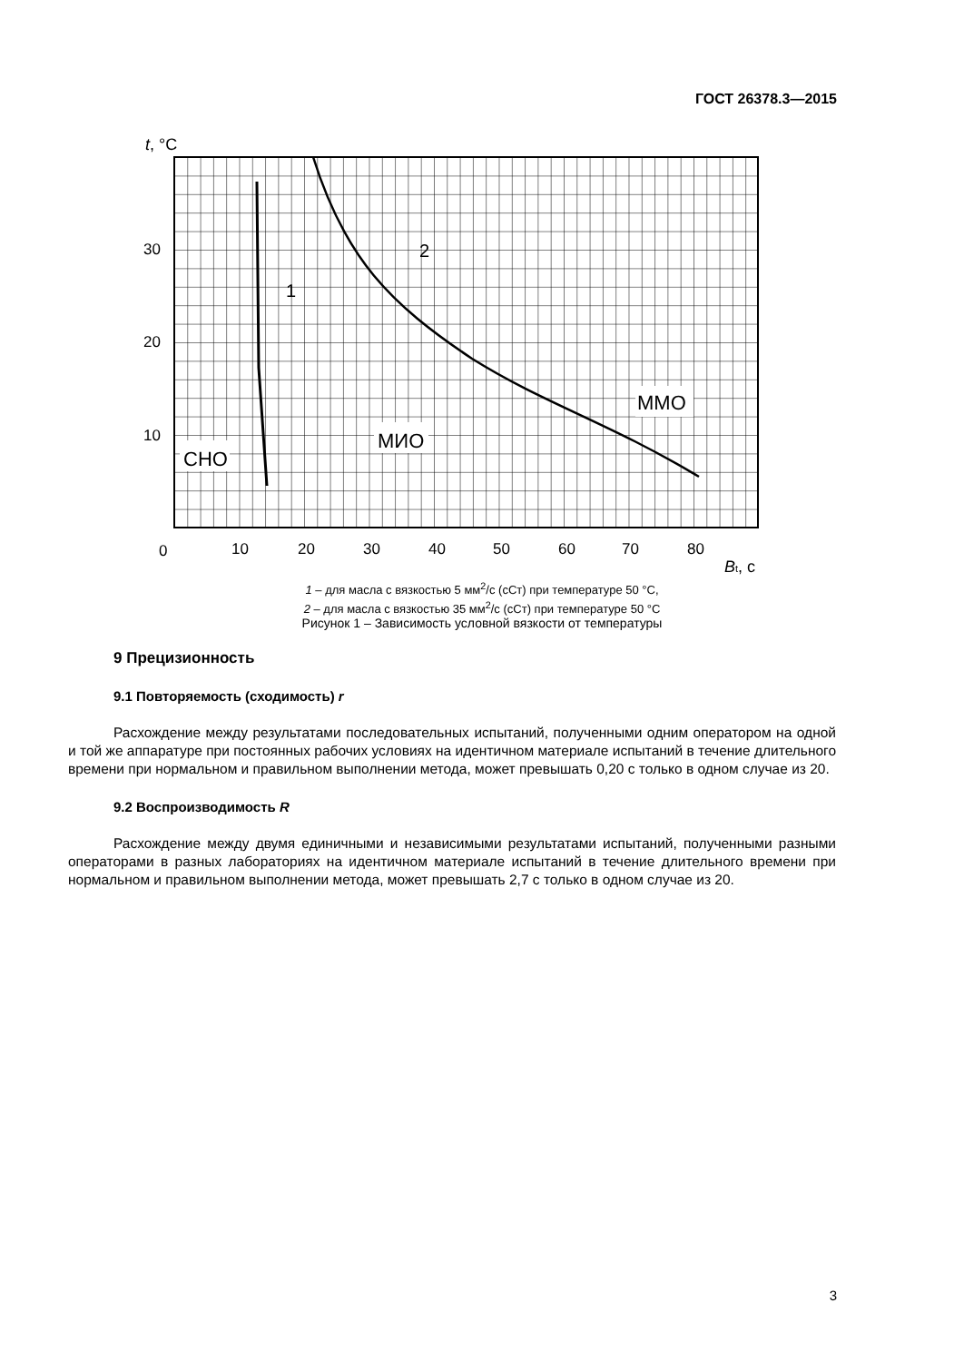ГОСТ 26378.3—2015
СНО
МИО
ММО
1
2
t, °C
30
20
10
0
10
20
30
40
50
60
70
80
Bt, с
1 – для масла с вязкостью 5 мм<sup>2</sup>/с (сСт) при температуре 50 °С,
2 – для масла с вязкостью 35 мм<sup>2</sup>/с (сСт) при температуре 50 °С
Рисунок 1 – Зависимость условной вязкости от температуры
9 Прецизионность
9.1 Повторяемость (сходимость) r
Расхождение между результатами последовательных испытаний, полученными одним оператором на одной и той же аппаратуре при постоянных рабочих условиях на идентичном материале испытаний в течение длительного времени при нормальном и правильном выполнении метода, может превышать 0,20 с только в одном случае из 20.
9.2 Воспроизводимость R
Расхождение между двумя единичными и независимыми результатами испытаний, полученными разными операторами в разных лабораториях на идентичном материале испытаний в течение длительного времени при нормальном и правильном выполнении метода, может превышать 2,7 с только в одном случае из 20.
3